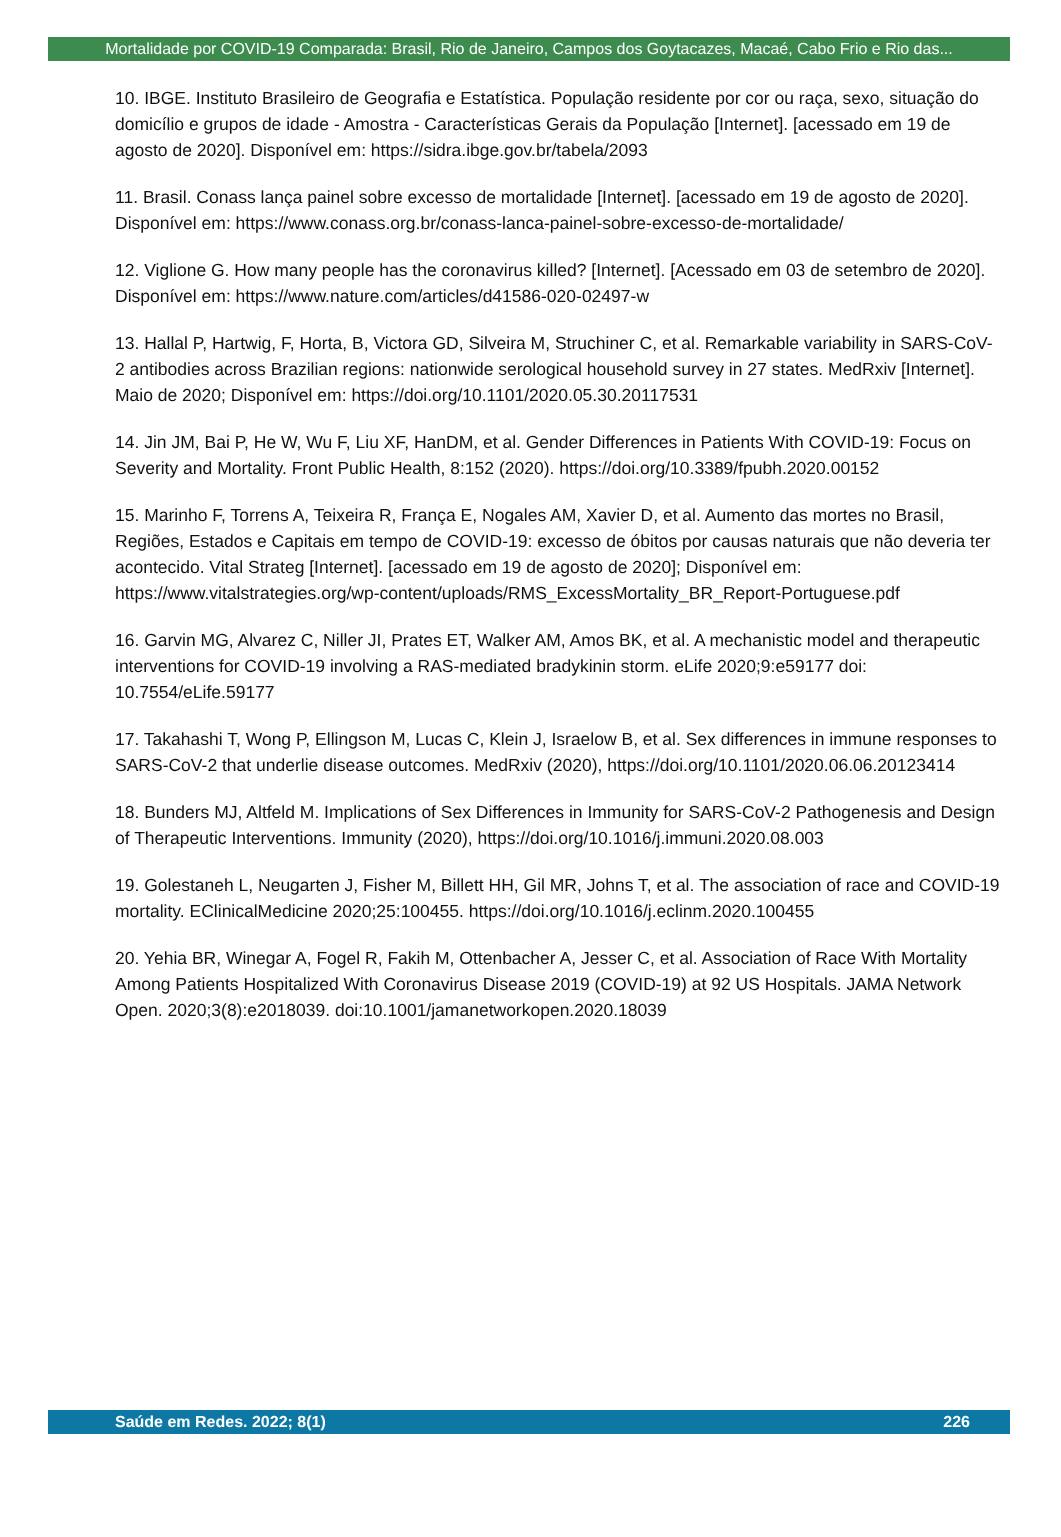Mortalidade por COVID-19 Comparada: Brasil, Rio de Janeiro, Campos dos Goytacazes, Macaé, Cabo Frio e Rio das...
10. IBGE. Instituto Brasileiro de Geografia e Estatística. População residente por cor ou raça, sexo, situação do domicílio e grupos de idade - Amostra - Características Gerais da População [Internet]. [acessado em 19 de agosto de 2020]. Disponível em: https://sidra.ibge.gov.br/tabela/2093
11. Brasil. Conass lança painel sobre excesso de mortalidade [Internet]. [acessado em 19 de agosto de 2020]. Disponível em: https://www.conass.org.br/conass-lanca-painel-sobre-excesso-de-mortalidade/
12. Viglione G. How many people has the coronavirus killed? [Internet]. [Acessado em 03 de setembro de 2020]. Disponível em: https://www.nature.com/articles/d41586-020-02497-w
13. Hallal P, Hartwig, F, Horta, B, Victora GD, Silveira M, Struchiner C, et al. Remarkable variability in SARS-CoV-2 antibodies across Brazilian regions: nationwide serological household survey in 27 states. MedRxiv [Internet]. Maio de 2020; Disponível em: https://doi.org/10.1101/2020.05.30.20117531
14. Jin JM, Bai P, He W, Wu F, Liu XF, HanDM, et al. Gender Differences in Patients With COVID-19: Focus on Severity and Mortality. Front Public Health, 8:152 (2020). https://doi.org/10.3389/fpubh.2020.00152
15. Marinho F, Torrens A, Teixeira R, França E, Nogales AM, Xavier D, et al. Aumento das mortes no Brasil, Regiões, Estados e Capitais em tempo de COVID-19: excesso de óbitos por causas naturais que não deveria ter acontecido. Vital Strateg [Internet]. [acessado em 19 de agosto de 2020]; Disponível em: https://www.vitalstrategies.org/wp-content/uploads/RMS_ExcessMortality_BR_Report-Portuguese.pdf
16. Garvin MG, Alvarez C, Niller JI, Prates ET, Walker AM, Amos BK, et al. A mechanistic model and therapeutic interventions for COVID-19 involving a RAS-mediated bradykinin storm. eLife 2020;9:e59177 doi: 10.7554/eLife.59177
17. Takahashi T, Wong P, Ellingson M, Lucas C, Klein J, Israelow B, et al. Sex differences in immune responses to SARS-CoV-2 that underlie disease outcomes. MedRxiv (2020), https://doi.org/10.1101/2020.06.06.20123414
18. Bunders MJ, Altfeld M. Implications of Sex Differences in Immunity for SARS-CoV-2 Pathogenesis and Design of Therapeutic Interventions. Immunity (2020), https://doi.org/10.1016/j.immuni.2020.08.003
19. Golestaneh L, Neugarten J, Fisher M, Billett HH, Gil MR, Johns T, et al. The association of race and COVID-19 mortality. EClinicalMedicine 2020;25:100455. https://doi.org/10.1016/j.eclinm.2020.100455
20. Yehia BR, Winegar A, Fogel R, Fakih M, Ottenbacher A, Jesser C, et al. Association of Race With Mortality Among Patients Hospitalized With Coronavirus Disease 2019 (COVID-19) at 92 US Hospitals. JAMA Network Open. 2020;3(8):e2018039. doi:10.1001/jamanetworkopen.2020.18039
Saúde em Redes. 2022; 8(1) 226